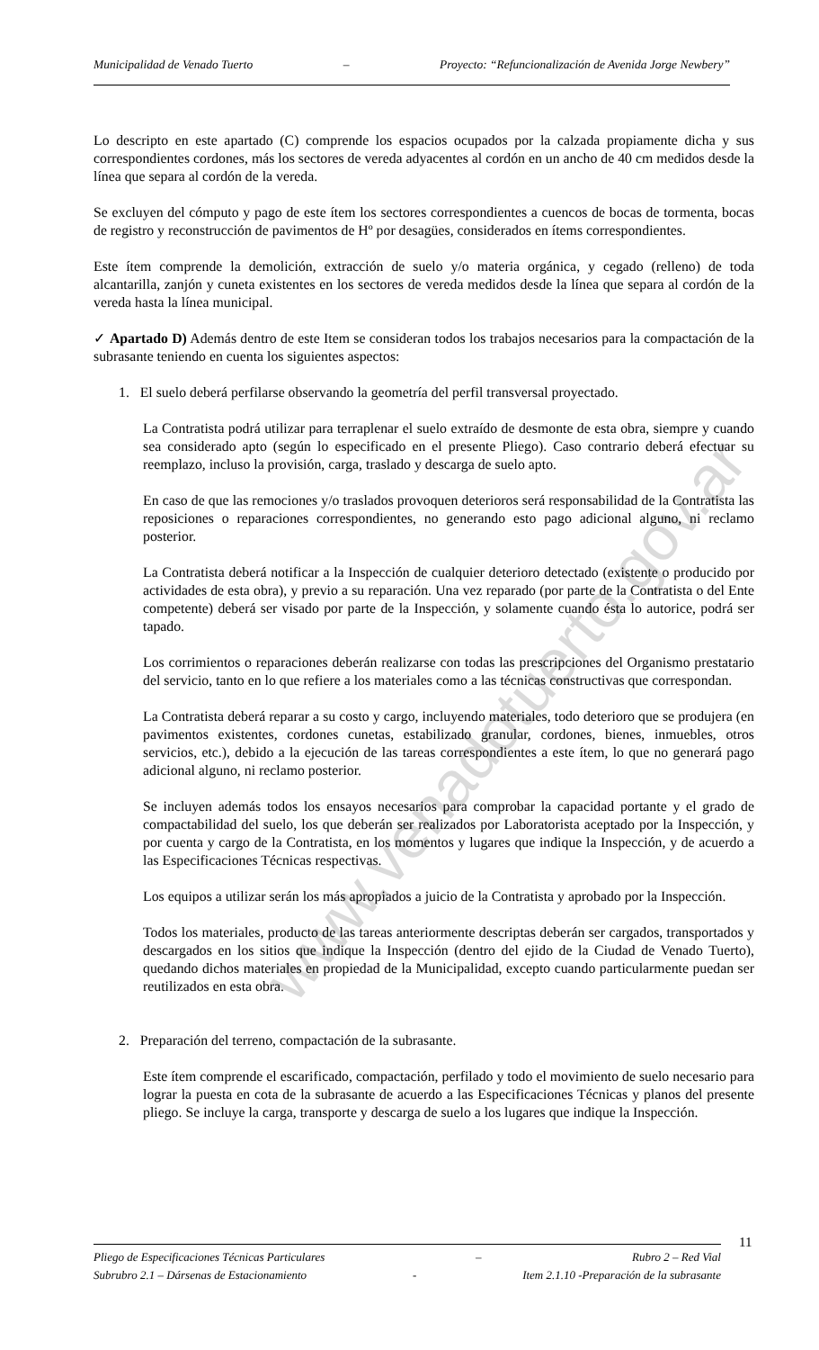Municipalidad de Venado Tuerto – Proyecto: “Refuncionalización de Avenida Jorge Newbery”
www.venadotuerto.gov.ar
Lo descripto en este apartado (C) comprende los espacios ocupados por la calzada propiamente dicha y sus correspondientes cordones, más los sectores de vereda adyacentes al cordón en un ancho de 40 cm medidos desde la línea que separa al cordón de la vereda.
Se excluyen del cómputo y pago de este ítem los sectores correspondientes a cuencos de bocas de tormenta, bocas de registro y reconstrucción de pavimentos de Hº por desagües, considerados en ítems correspondientes.
Este ítem comprende la demolición, extracción de suelo y/o materia orgánica, y cegado (relleno) de toda alcantarilla, zanjón y cuneta existentes en los sectores de vereda medidos desde la línea que separa al cordón de la vereda hasta la línea municipal.
✓ Apartado D) Además dentro de este Item se consideran todos los trabajos necesarios para la compactación de la subrasante teniendo en cuenta los siguientes aspectos:
1. El suelo deberá perfilarse observando la geometría del perfil transversal proyectado.
La Contratista podrá utilizar para terraplenar el suelo extraído de desmonte de esta obra, siempre y cuando sea considerado apto (según lo especificado en el presente Pliego). Caso contrario deberá efectuar su reemplazo, incluso la provisión, carga, traslado y descarga de suelo apto.
En caso de que las remociones y/o traslados provoquen deterioros será responsabilidad de la Contratista las reposiciones o reparaciones correspondientes, no generando esto pago adicional alguno, ni reclamo posterior.
La Contratista deberá notificar a la Inspección de cualquier deterioro detectado (existente o producido por actividades de esta obra), y previo a su reparación. Una vez reparado (por parte de la Contratista o del Ente competente) deberá ser visado por parte de la Inspección, y solamente cuando ésta lo autorice, podrá ser tapado.
Los corrimientos o reparaciones deberán realizarse con todas las prescripciones del Organismo prestatario del servicio, tanto en lo que refiere a los materiales como a las técnicas constructivas que correspondan.
La Contratista deberá reparar a su costo y cargo, incluyendo materiales, todo deterioro que se produjera (en pavimentos existentes, cordones cunetas, estabilizado granular, cordones, bienes, inmuebles, otros servicios, etc.), debido a la ejecución de las tareas correspondientes a este ítem, lo que no generará pago adicional alguno, ni reclamo posterior.
Se incluyen además todos los ensayos necesarios para comprobar la capacidad portante y el grado de compactabilidad del suelo, los que deberán ser realizados por Laboratorista aceptado por la Inspección, y por cuenta y cargo de la Contratista, en los momentos y lugares que indique la Inspección, y de acuerdo a las Especificaciones Técnicas respectivas.
Los equipos a utilizar serán los más apropiados a juicio de la Contratista y aprobado por la Inspección.
Todos los materiales, producto de las tareas anteriormente descriptas deberán ser cargados, transportados y descargados en los sitios que indique la Inspección (dentro del ejido de la Ciudad de Venado Tuerto), quedando dichos materiales en propiedad de la Municipalidad, excepto cuando particularmente puedan ser reutilizados en esta obra.
2. Preparación del terreno, compactación de la subrasante.
Este ítem comprende el escarificado, compactación, perfilado y todo el movimiento de suelo necesario para lograr la puesta en cota de la subrasante de acuerdo a las Especificaciones Técnicas y planos del presente pliego. Se incluye la carga, transporte y descarga de suelo a los lugares que indique la Inspección.
11
Pliego de Especificaciones Técnicas Particulares – Rubro 2 – Red Vial
Subrubro 2.1 – Dársenas de Estacionamiento - Item 2.1.10 -Preparación de la subrasante